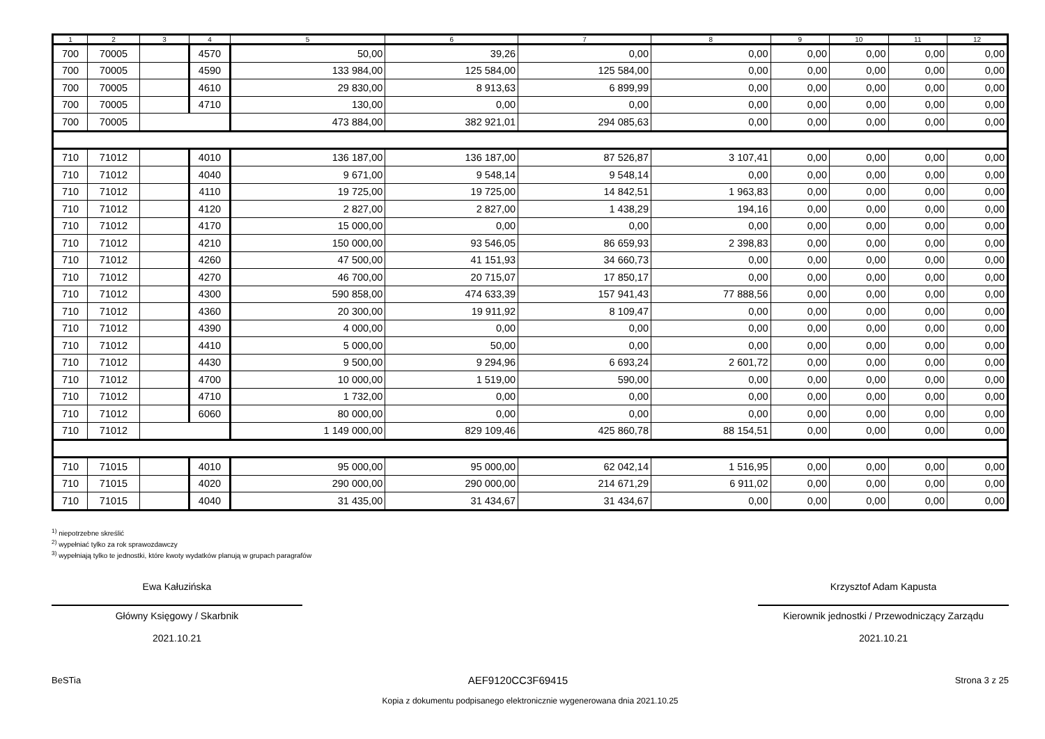| 1 | 2 | 3 | 4 | 5 | 6 | 7 | 8 | 9 | 10 | 11 | 12 |
| --- | --- | --- | --- | --- | --- | --- | --- | --- | --- | --- | --- |
| 700 | 70005 | | 4570 | 50,00 | 39,26 | 0,00 | 0,00 | 0,00 | 0,00 | 0,00 | 0,00 |
| 700 | 70005 | | 4590 | 133 984,00 | 125 584,00 | 125 584,00 | 0,00 | 0,00 | 0,00 | 0,00 | 0,00 |
| 700 | 70005 | | 4610 | 29 830,00 | 8 913,63 | 6 899,99 | 0,00 | 0,00 | 0,00 | 0,00 | 0,00 |
| 700 | 70005 | | 4710 | 130,00 | 0,00 | 0,00 | 0,00 | 0,00 | 0,00 | 0,00 | 0,00 |
| 700 | 70005 | | | 473 884,00 | 382 921,01 | 294 085,63 | 0,00 | 0,00 | 0,00 | 0,00 | 0,00 |
| 710 | 71012 | | 4010 | 136 187,00 | 136 187,00 | 87 526,87 | 3 107,41 | 0,00 | 0,00 | 0,00 | 0,00 |
| 710 | 71012 | | 4040 | 9 671,00 | 9 548,14 | 9 548,14 | 0,00 | 0,00 | 0,00 | 0,00 | 0,00 |
| 710 | 71012 | | 4110 | 19 725,00 | 19 725,00 | 14 842,51 | 1 963,83 | 0,00 | 0,00 | 0,00 | 0,00 |
| 710 | 71012 | | 4120 | 2 827,00 | 2 827,00 | 1 438,29 | 194,16 | 0,00 | 0,00 | 0,00 | 0,00 |
| 710 | 71012 | | 4170 | 15 000,00 | 0,00 | 0,00 | 0,00 | 0,00 | 0,00 | 0,00 | 0,00 |
| 710 | 71012 | | 4210 | 150 000,00 | 93 546,05 | 86 659,93 | 2 398,83 | 0,00 | 0,00 | 0,00 | 0,00 |
| 710 | 71012 | | 4260 | 47 500,00 | 41 151,93 | 34 660,73 | 0,00 | 0,00 | 0,00 | 0,00 | 0,00 |
| 710 | 71012 | | 4270 | 46 700,00 | 20 715,07 | 17 850,17 | 0,00 | 0,00 | 0,00 | 0,00 | 0,00 |
| 710 | 71012 | | 4300 | 590 858,00 | 474 633,39 | 157 941,43 | 77 888,56 | 0,00 | 0,00 | 0,00 | 0,00 |
| 710 | 71012 | | 4360 | 20 300,00 | 19 911,92 | 8 109,47 | 0,00 | 0,00 | 0,00 | 0,00 | 0,00 |
| 710 | 71012 | | 4390 | 4 000,00 | 0,00 | 0,00 | 0,00 | 0,00 | 0,00 | 0,00 | 0,00 |
| 710 | 71012 | | 4410 | 5 000,00 | 50,00 | 0,00 | 0,00 | 0,00 | 0,00 | 0,00 | 0,00 |
| 710 | 71012 | | 4430 | 9 500,00 | 9 294,96 | 6 693,24 | 2 601,72 | 0,00 | 0,00 | 0,00 | 0,00 |
| 710 | 71012 | | 4700 | 10 000,00 | 1 519,00 | 590,00 | 0,00 | 0,00 | 0,00 | 0,00 | 0,00 |
| 710 | 71012 | | 4710 | 1 732,00 | 0,00 | 0,00 | 0,00 | 0,00 | 0,00 | 0,00 | 0,00 |
| 710 | 71012 | | 6060 | 80 000,00 | 0,00 | 0,00 | 0,00 | 0,00 | 0,00 | 0,00 | 0,00 |
| 710 | 71012 | | | 1 149 000,00 | 829 109,46 | 425 860,78 | 88 154,51 | 0,00 | 0,00 | 0,00 | 0,00 |
| 710 | 71015 | | 4010 | 95 000,00 | 95 000,00 | 62 042,14 | 1 516,95 | 0,00 | 0,00 | 0,00 | 0,00 |
| 710 | 71015 | | 4020 | 290 000,00 | 290 000,00 | 214 671,29 | 6 911,02 | 0,00 | 0,00 | 0,00 | 0,00 |
| 710 | 71015 | | 4040 | 31 435,00 | 31 434,67 | 31 434,67 | 0,00 | 0,00 | 0,00 | 0,00 | 0,00 |
<sup>1)</sup> niepotrzebne skreślić
<sup>2)</sup> wypełniać tylko za rok sprawozdawczy
<sup>3)</sup> wypełniają tylko te jednostki, które kwoty wydatków planują w grupach paragrafów
Ewa Kałuzińska
Główny Księgowy / Skarbnik
2021.10.21
Krzysztof Adam Kapusta
Kierownik jednostki / Przewodniczący Zarządu
2021.10.21
BeSTia AEF9120CC3F69415 Strona 3 z 25
Kopia z dokumentu podpisanego elektronicznie wygenerowana dnia 2021.10.25